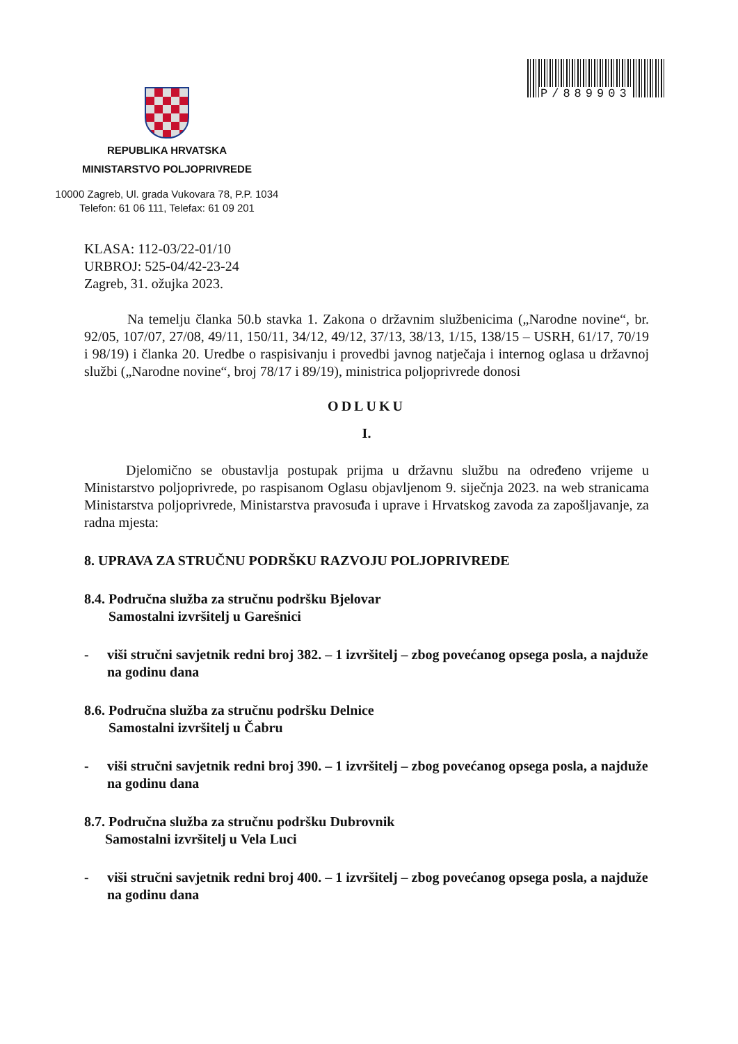P/889903
REPUBLIKA HRVATSKA
MINISTARSTVO POLJOPRIVREDE
10000 Zagreb, Ul. grada Vukovara 78, P.P. 1034
Telefon: 61 06 111, Telefax: 61 09 201
KLASA: 112-03/22-01/10
URBROJ: 525-04/42-23-24
Zagreb, 31. ožujka 2023.
Na temelju članka 50.b stavka 1. Zakona o državnim službenicima („Narodne novine“, br. 92/05, 107/07, 27/08, 49/11, 150/11, 34/12, 49/12, 37/13, 38/13, 1/15, 138/15 – USRH, 61/17, 70/19 i 98/19) i članka 20. Uredbe o raspisivanju i provedbi javnog natječaja i internog oglasa u državnoj službi („Narodne novine“, broj 78/17 i 89/19), ministrica poljoprivrede donosi
ODLUKU
I.
Djelomično se obustavlja postupak prijma u državnu službu na određeno vrijeme u Ministarstvo poljoprivrede, po raspisanom Oglasu objavljenom 9. siječnja 2023. na web stranicama Ministarstva poljoprivrede, Ministarstva pravosuđa i uprave i Hrvatskog zavoda za zapošljavanje, za radna mjesta:
8. UPRAVA ZA STRUČNU PODRŠKU RAZVOJU POLJOPRIVREDE
8.4. Područna služba za stručnu podršku Bjelovar
Samostalni izvršitelj u Garešnici
- viši stručni savjetnik redni broj 382. – 1 izvršitelj – zbog povećanog opsega posla, a najduže na godinu dana
8.6. Područna služba za stručnu podršku Delnice
Samostalni izvršitelj u Čabru
- viši stručni savjetnik redni broj 390. – 1 izvršitelj – zbog povećanog opsega posla, a najduže na godinu dana
8.7. Područna služba za stručnu podršku Dubrovnik
Samostalni izvršitelj u Vela Luci
- viši stručni savjetnik redni broj 400. – 1 izvršitelj – zbog povećanog opsega posla, a najduže na godinu dana